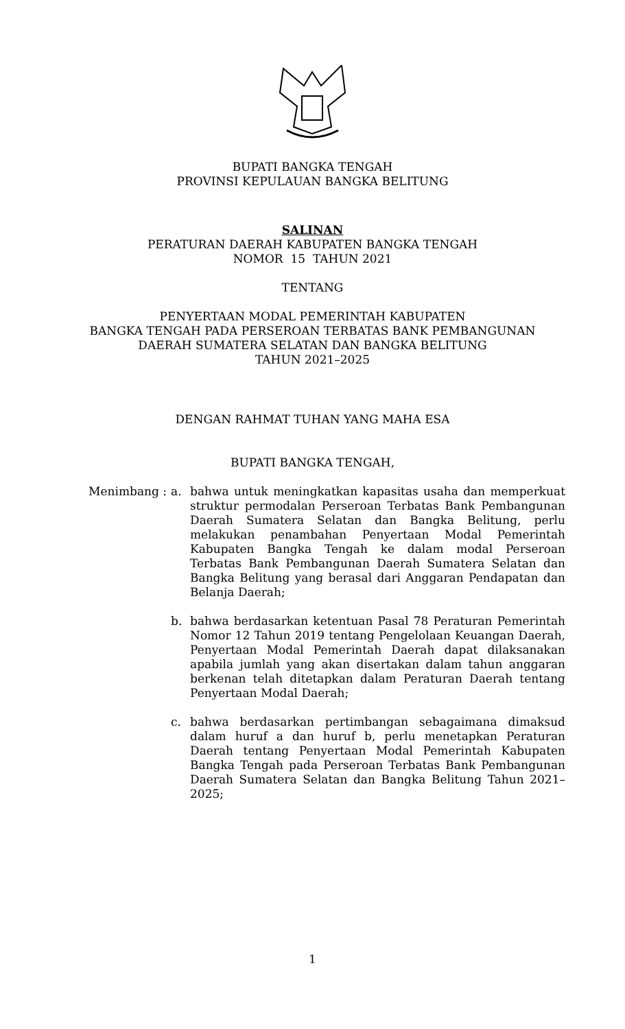BUPATI BANGKA TENGAH
PROVINSI KEPULAUAN BANGKA BELITUNG
SALINAN
PERATURAN DAERAH KABUPATEN BANGKA TENGAH
NOMOR 15 TAHUN 2021
TENTANG
PENYERTAAN MODAL PEMERINTAH KABUPATEN
BANGKA TENGAH PADA PERSEROAN TERBATAS BANK PEMBANGUNAN
DAERAH SUMATERA SELATAN DAN BANGKA BELITUNG
TAHUN 2021–2025
DENGAN RAHMAT TUHAN YANG MAHA ESA
BUPATI BANGKA TENGAH,
Menimbang : a. bahwa untuk meningkatkan kapasitas usaha dan memperkuat struktur permodalan Perseroan Terbatas Bank Pembangunan Daerah Sumatera Selatan dan Bangka Belitung, perlu melakukan penambahan Penyertaan Modal Pemerintah Kabupaten Bangka Tengah ke dalam modal Perseroan Terbatas Bank Pembangunan Daerah Sumatera Selatan dan Bangka Belitung yang berasal dari Anggaran Pendapatan dan Belanja Daerah;
b. bahwa berdasarkan ketentuan Pasal 78 Peraturan Pemerintah Nomor 12 Tahun 2019 tentang Pengelolaan Keuangan Daerah, Penyertaan Modal Pemerintah Daerah dapat dilaksanakan apabila jumlah yang akan disertakan dalam tahun anggaran berkenan telah ditetapkan dalam Peraturan Daerah tentang Penyertaan Modal Daerah;
c. bahwa berdasarkan pertimbangan sebagaimana dimaksud dalam huruf a dan huruf b, perlu menetapkan Peraturan Daerah tentang Penyertaan Modal Pemerintah Kabupaten Bangka Tengah pada Perseroan Terbatas Bank Pembangunan Daerah Sumatera Selatan dan Bangka Belitung Tahun 2021–2025;
1